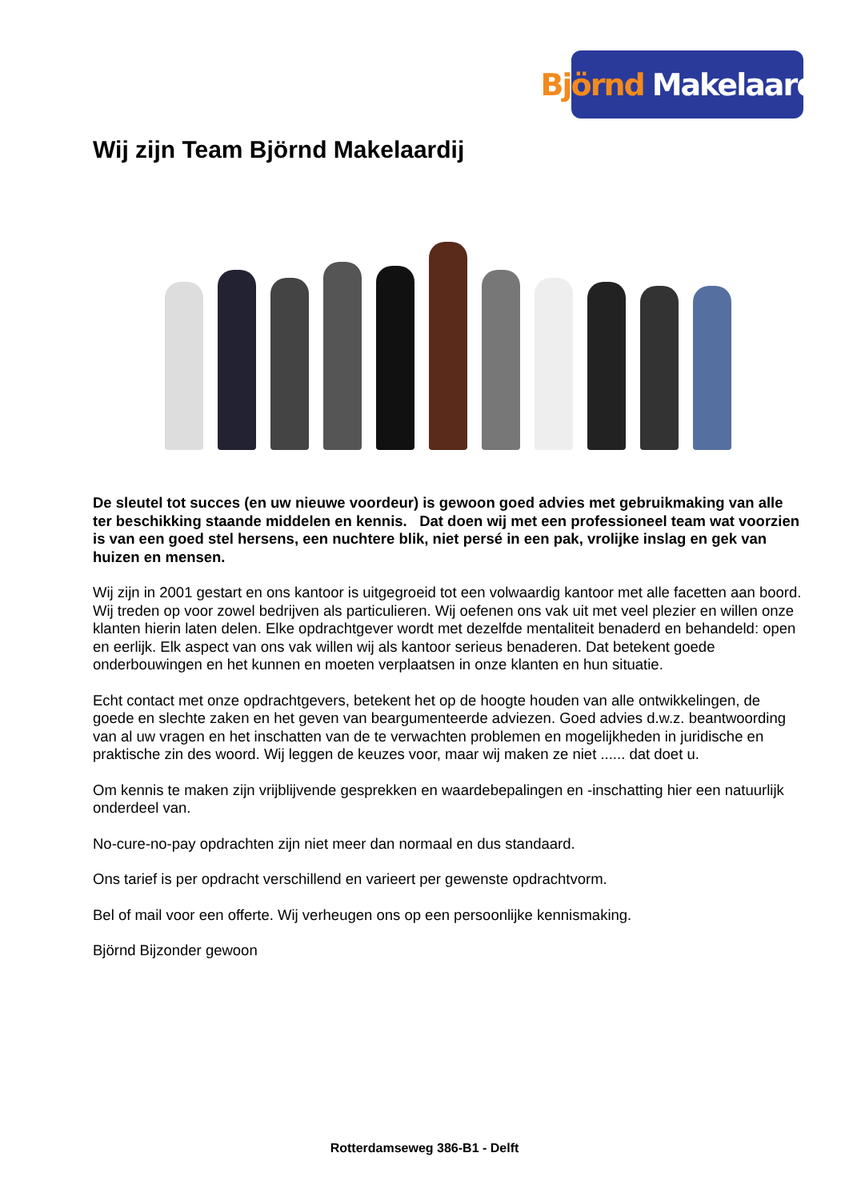Björnd Makelaardij
Wij zijn Team Björnd Makelaardij
De sleutel tot succes (en uw nieuwe voordeur) is gewoon goed advies met gebruikmaking van alle ter beschikking staande middelen en kennis. Dat doen wij met een professioneel team wat voorzien is van een goed stel hersens, een nuchtere blik, niet persé in een pak, vrolijke inslag en gek van huizen en mensen.
Wij zijn in 2001 gestart en ons kantoor is uitgegroeid tot een volwaardig kantoor met alle facetten aan boord. Wij treden op voor zowel bedrijven als particulieren. Wij oefenen ons vak uit met veel plezier en willen onze klanten hierin laten delen. Elke opdrachtgever wordt met dezelfde mentaliteit benaderd en behandeld: open en eerlijk. Elk aspect van ons vak willen wij als kantoor serieus benaderen. Dat betekent goede onderbouwingen en het kunnen en moeten verplaatsen in onze klanten en hun situatie.
Echt contact met onze opdrachtgevers, betekent het op de hoogte houden van alle ontwikkelingen, de goede en slechte zaken en het geven van beargumenteerde adviezen. Goed advies d.w.z. beantwoording van al uw vragen en het inschatten van de te verwachten problemen en mogelijkheden in juridische en praktische zin des woord. Wij leggen de keuzes voor, maar wij maken ze niet ...... dat doet u.
Om kennis te maken zijn vrijblijvende gesprekken en waardebepalingen en -inschatting hier een natuurlijk onderdeel van.
No-cure-no-pay opdrachten zijn niet meer dan normaal en dus standaard.
Ons tarief is per opdracht verschillend en varieert per gewenste opdrachtvorm.
Bel of mail voor een offerte. Wij verheugen ons op een persoonlijke kennismaking.
Björnd Bijzonder gewoon
Rotterdamseweg 386-B1 - Delft